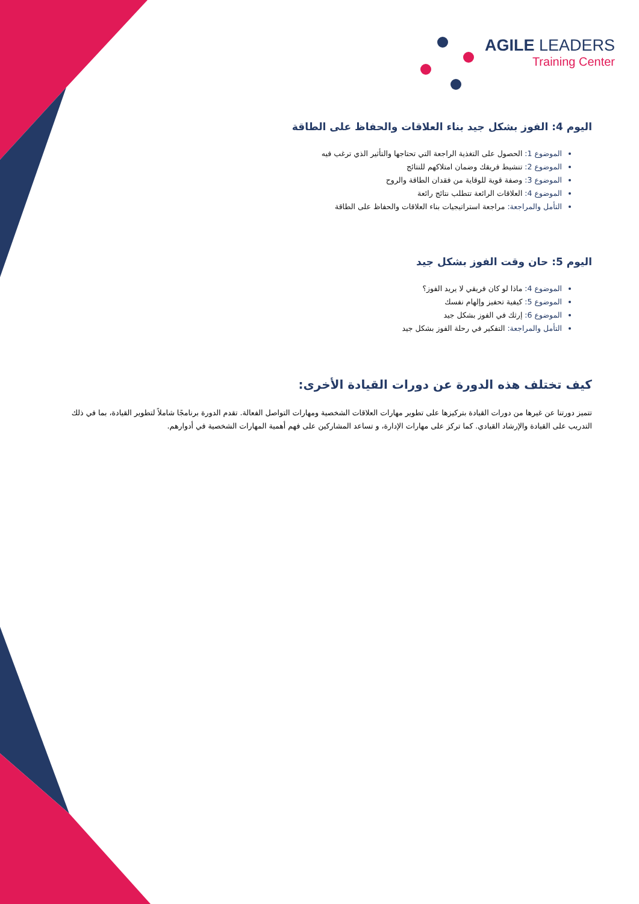AGILE LEADERS
Training Center
اليوم 4: الفوز بشكل جيد بناء العلاقات والحفاظ على الطاقة
الموضوع 1: الحصول على التغذية الراجعة التي تحتاجها والتأثير الذي ترغب فيه
الموضوع 2: تنشيط فريقك وضمان امتلاكهم للنتائج
الموضوع 3: وصفة قوية للوقاية من فقدان الطاقة والروح
الموضوع 4: العلاقات الرائعة تتطلب نتائج رائعة
التأمل والمراجعة: مراجعة استراتيجيات بناء العلاقات والحفاظ على الطاقة
اليوم 5: حان وقت الفوز بشكل جيد
الموضوع 4: ماذا لو كان فريقي لا يريد الفوز؟
الموضوع 5: كيفية تحفيز وإلهام نفسك
الموضوع 6: إرثك في الفوز بشكل جيد
التأمل والمراجعة: التفكير في رحلة الفوز بشكل جيد
كيف تختلف هذه الدورة عن دورات القيادة الأخرى:
تتميز دورتنا عن غيرها من دورات القيادة بتركيزها على تطوير مهارات العلاقات الشخصية ومهارات التواصل الفعالة. تقدم الدورة برنامجًا شاملاً لتطوير القيادة، بما في ذلك التدريب على القيادة والإرشاد القيادي. كما تركز على مهارات الإدارة، و تساعد المشاركين على فهم أهمية المهارات الشخصية في أدوارهم.